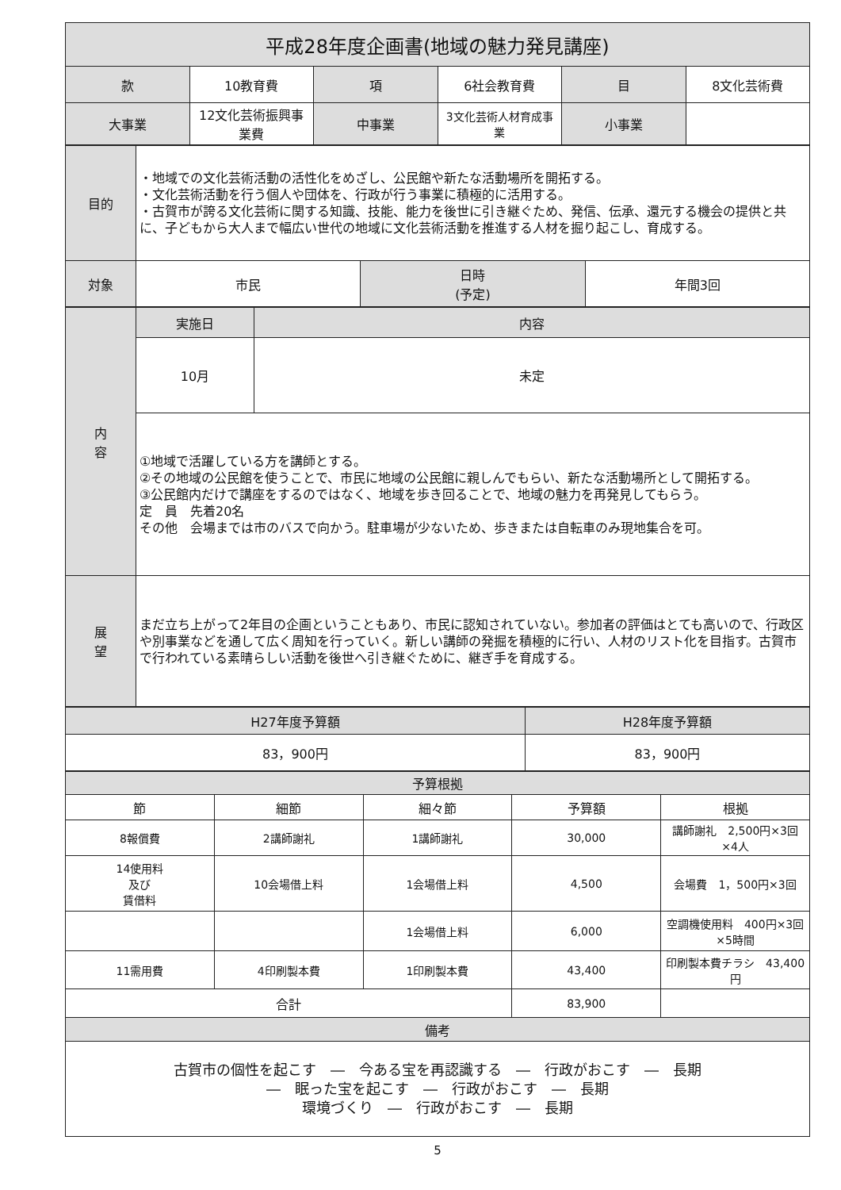| 平成28年度企画書(地域の魅力発見講座) | | | | | |
| --- | --- | --- | --- | --- | --- |
| 款 | 10教育費 | 項 | 6社会教育費 | 目 | 8文化芸術費 |
| 大事業 | 12文化芸術振興事業費 | 中事業 | 3文化芸術人材育成事業 | 小事業 | |
| 目的 | ・地域での文化芸術活動の活性化をめざし、公民館や新たな活動場所を開拓する。 ・文化芸術活動を行う個人や団体を、行政が行う事業に積極的に活用する。 ・古賀市が誇る文化芸術に関する知識、技能、能力を後世に引き継ぐため、発信、伝承、還元する機会の提供と共に、子どもから大人まで幅広い世代の地域に文化芸術活動を推進する人材を掘り起こし、育成する。 | | |
| 対象 | 市民 | 日時 (予定) | 年間3回 |
| 内 容 | 実施日 | 内容 |
| --- | --- | --- |
| | 10月 | 未定 |
| | ①地域で活躍している方を講師とする。 ②その地域の公民館を使うことで、市民に地域の公民館に親しんでもらい、新たな活動場所として開拓する。 ③公民館内だけで講座をするのではなく、地域を歩き回ることで、地域の魅力を再発見してもらう。 定 員 先着20名 その他 会場までは市のバスで向かう。駐車場が少ないため、歩きまたは自転車のみ現地集合を可。 | |
| 展 望 | まだ立ち上がって2年目の企画ということもあり、市民に認知されていない。参加者の評価はとても高いので、行政区や別事業などを通して広く周知を行っていく。新しい講師の発掘を積極的に行い、人材のリスト化を目指す。古賀市で行われている素晴らしい活動を後世へ引き継ぐために、継ぎ手を育成する。 | |
| H27年度予算額 | H28年度予算額 |
| --- | --- |
| 83，900円 | 83，900円 |
| 予算根拠 | | | | |
| --- | --- | --- | --- | --- |
| 節 | 細節 | 細々節 | 予算額 | 根拠 |
| 8報償費 | 2講師謝礼 | 1講師謝礼 | 30,000 | 講師謝礼 2,500円×3回×4人 |
| 14使用料 及び 賃借料 | 10会場借上料 | 1会場借上料 | 4,500 | 会場費 1，500円×3回 |
| | | 1会場借上料 | 6,000 | 空調機使用料 400円×3回×5時間 |
| 11需用費 | 4印刷製本費 | 1印刷製本費 | 43,400 | 印刷製本費チラシ 43,400円 |
| 合計 | | | 83,900 | |
| 備考 | | | | |
| 古賀市の個性を起こす ― 今ある宝を再認識する ― 行政がおこす ― 長期 ― 眠った宝を起こす ― 行政がおこす ― 長期 環境づくり ― 行政がおこす ― 長期 | | | | |
5